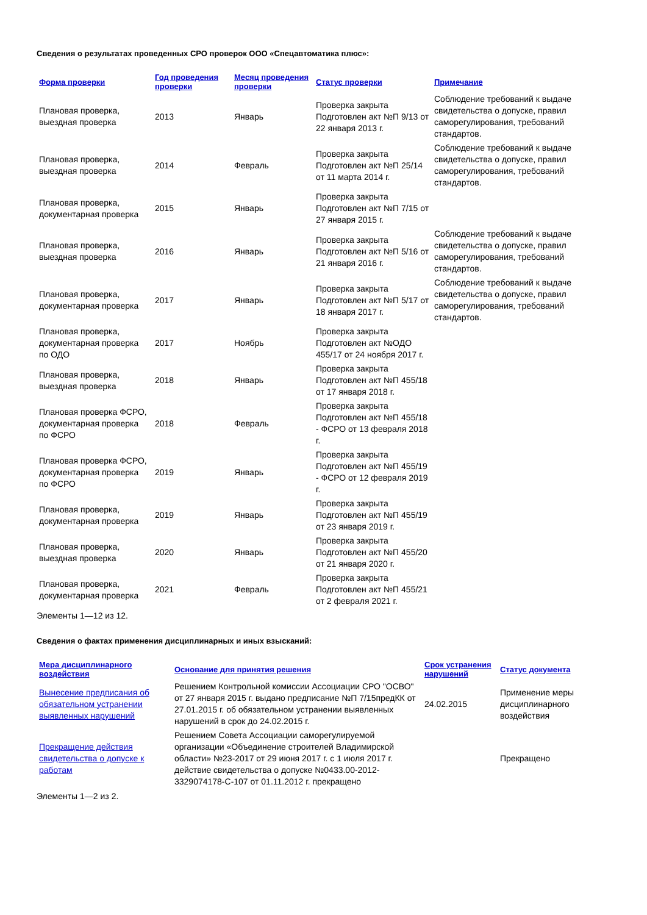Сведения о результатах проведенных СРО проверок ООО «Спецавтоматика плюс»:
| Форма проверки | Год проведения проверки | Месяц проведения проверки | Статус проверки | Примечание |
| --- | --- | --- | --- | --- |
| Плановая проверка, выездная проверка | 2013 | Январь | Проверка закрыта Подготовлен акт №П 9/13 от 22 января 2013 г. | Соблюдение требований к выдаче свидетельства о допуске, правил саморегулирования, требований стандартов. |
| Плановая проверка, выездная проверка | 2014 | Февраль | Проверка закрыта Подготовлен акт №П 25/14 от 11 марта 2014 г. | Соблюдение требований к выдаче свидетельства о допуске, правил саморегулирования, требований стандартов. |
| Плановая проверка, документарная проверка | 2015 | Январь | Проверка закрыта Подготовлен акт №П 7/15 от 27 января 2015 г. | |
| Плановая проверка, выездная проверка | 2016 | Январь | Проверка закрыта Подготовлен акт №П 5/16 от 21 января 2016 г. | Соблюдение требований к выдаче свидетельства о допуске, правил саморегулирования, требований стандартов. |
| Плановая проверка, документарная проверка | 2017 | Январь | Проверка закрыта Подготовлен акт №П 5/17 от 18 января 2017 г. | Соблюдение требований к выдаче свидетельства о допуске, правил саморегулирования, требований стандартов. |
| Плановая проверка, документарная проверка по ОДО | 2017 | Ноябрь | Проверка закрыта Подготовлен акт №ОДО 455/17 от 24 ноября 2017 г. | |
| Плановая проверка, выездная проверка | 2018 | Январь | Проверка закрыта Подготовлен акт №П 455/18 от 17 января 2018 г. | |
| Плановая проверка ФСРО, документарная проверка по ФСРО | 2018 | Февраль | Проверка закрыта Подготовлен акт №П 455/18 - ФСРО от 13 февраля 2018 г. | |
| Плановая проверка ФСРО, документарная проверка по ФСРО | 2019 | Январь | Проверка закрыта Подготовлен акт №П 455/19 - ФСРО от 12 февраля 2019 г. | |
| Плановая проверка, документарная проверка | 2019 | Январь | Проверка закрыта Подготовлен акт №П 455/19 от 23 января 2019 г. | |
| Плановая проверка, выездная проверка | 2020 | Январь | Проверка закрыта Подготовлен акт №П 455/20 от 21 января 2020 г. | |
| Плановая проверка, документарная проверка | 2021 | Февраль | Проверка закрыта Подготовлен акт №П 455/21 от 2 февраля 2021 г. | |
Элементы 1—12 из 12.
Сведения о фактах применения дисциплинарных и иных взысканий:
| Мера дисциплинарного воздействия | Основание для принятия решения | Срок устранения нарушений | Статус документа |
| --- | --- | --- | --- |
| Вынесение предписания об обязательном устранении выявленных нарушений | Решением Контрольной комиссии Ассоциации СРО "ОСВО" от 27 января 2015 г. выдано предписание №П 7/15предКК от 27.01.2015 г. об обязательном устранении выявленных нарушений в срок до 24.02.2015 г. | 24.02.2015 | Применение меры дисциплинарного воздействия |
| Прекращение действия свидетельства о допуске к работам | Решением Совета Ассоциации саморегулируемой организации «Объединение строителей Владимирской области» №23-2017 от 29 июня 2017 г. с 1 июля 2017 г. действие свидетельства о допуске №0433.00-2012-3329074178-С-107 от 01.11.2012 г. прекращено | | Прекращено |
Элементы 1—2 из 2.